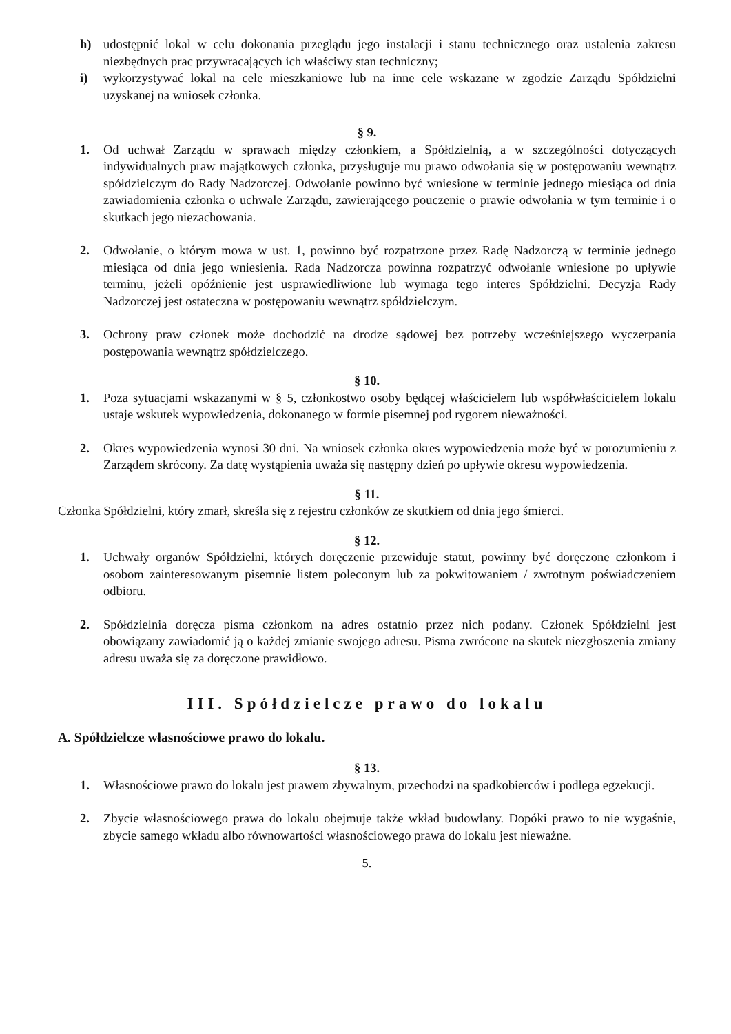h) udostępnić lokal w celu dokonania przeglądu jego instalacji i stanu technicznego oraz ustalenia zakresu niezbędnych prac przywracających ich właściwy stan techniczny;
i) wykorzystywać lokal na cele mieszkaniowe lub na inne cele wskazane w zgodzie Zarządu Spółdzielni uzyskanej na wniosek członka.
§ 9.
1. Od uchwał Zarządu w sprawach między członkiem, a Spółdzielnią, a w szczególności dotyczących indywidualnych praw majątkowych członka, przysługuje mu prawo odwołania się w postępowaniu wewnątrz spółdzielczym do Rady Nadzorczej. Odwołanie powinno być wniesione w terminie jednego miesiąca od dnia zawiadomienia członka o uchwale Zarządu, zawierającego pouczenie o prawie odwołania w tym terminie i o skutkach jego niezachowania.
2. Odwołanie, o którym mowa w ust. 1, powinno być rozpatrzone przez Radę Nadzorczą w terminie jednego miesiąca od dnia jego wniesienia. Rada Nadzorcza powinna rozpatrzyć odwołanie wniesione po upływie terminu, jeżeli opóźnienie jest usprawiedliwione lub wymaga tego interes Spółdzielni. Decyzja Rady Nadzorczej jest ostateczna w postępowaniu wewnątrz spółdzielczym.
3. Ochrony praw członek może dochodzić na drodze sądowej bez potrzeby wcześniejszego wyczerpania postępowania wewnątrz spółdzielczego.
§ 10.
1. Poza sytuacjami wskazanymi w § 5, członkostwo osoby będącej właścicielem lub współwłaścicielem lokalu ustaje wskutek wypowiedzenia, dokonanego w formie pisemnej pod rygorem nieważności.
2. Okres wypowiedzenia wynosi 30 dni. Na wniosek członka okres wypowiedzenia może być w porozumieniu z Zarządem skrócony. Za datę wystąpienia uważa się następny dzień po upływie okresu wypowiedzenia.
§ 11.
Członka Spółdzielni, który zmarł, skreśla się z rejestru członków ze skutkiem od dnia jego śmierci.
§ 12.
1. Uchwały organów Spółdzielni, których doręczenie przewiduje statut, powinny być doręczone członkom i osobom zainteresowanym pisemnie listem poleconym lub za pokwitowaniem / zwrotnym poświadczeniem odbioru.
2. Spółdzielnia doręcza pisma członkom na adres ostatnio przez nich podany. Członek Spółdzielni jest obowiązany zawiadomić ją o każdej zmianie swojego adresu. Pisma zwrócone na skutek niezgłoszenia zmiany adresu uważa się za doręczone prawidłowo.
III. Spółdzielcze prawo do lokalu
A. Spółdzielcze własnościowe prawo do lokalu.
§ 13.
1. Własnościowe prawo do lokalu jest prawem zbywalnym, przechodzi na spadkobierców i podlega egzekucji.
2. Zbycie własnościowego prawa do lokalu obejmuje także wkład budowlany. Dopóki prawo to nie wygaśnie, zbycie samego wkładu albo równowartości własnościowego prawa do lokalu jest nieważne.
5.